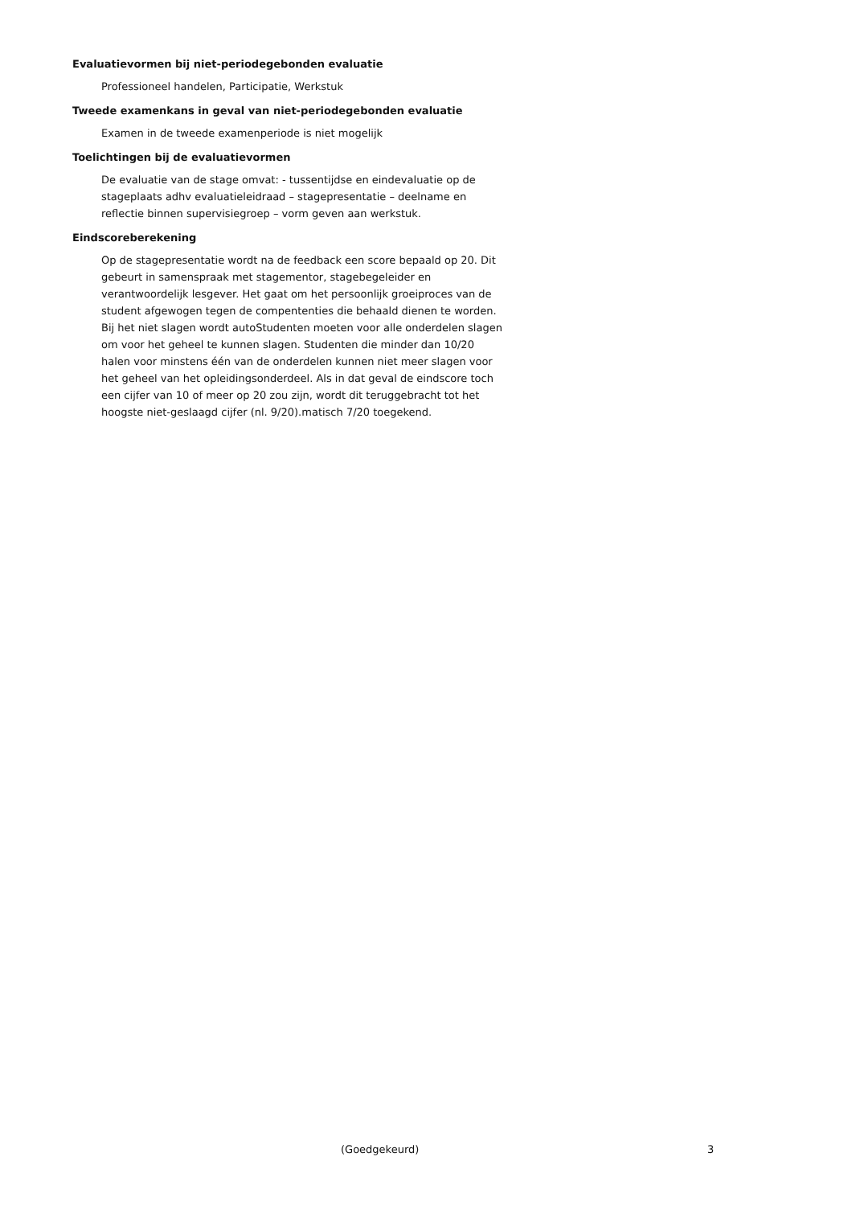Evaluatievormen bij niet-periodegebonden evaluatie
Professioneel handelen, Participatie, Werkstuk
Tweede examenkans in geval van niet-periodegebonden evaluatie
Examen in de tweede examenperiode is niet mogelijk
Toelichtingen bij de evaluatievormen
De evaluatie van de stage omvat: - tussentijdse en eindevaluatie op de stageplaats adhv evaluatieleidraad – stagepresentatie – deelname en reflectie binnen supervisiegroep – vorm geven aan werkstuk.
Eindscoreberekening
Op de stagepresentatie wordt na de feedback een score bepaald op 20. Dit gebeurt in samenspraak met stagementor, stagebegeleider en verantwoordelijk lesgever. Het gaat om het persoonlijk groeiproces van de student afgewogen tegen de compententies die behaald dienen te worden.
Bij het niet slagen wordt autoStudenten moeten voor alle onderdelen slagen om voor het geheel te kunnen slagen. Studenten die minder dan 10/20 halen voor minstens één van de onderdelen kunnen niet meer slagen voor het geheel van het opleidingsonderdeel. Als in dat geval de eindscore toch een cijfer van 10 of meer op 20 zou zijn, wordt dit teruggebracht tot het hoogste niet-geslaagd cijfer (nl. 9/20).matisch 7/20 toegekend.
(Goedgekeurd) 3